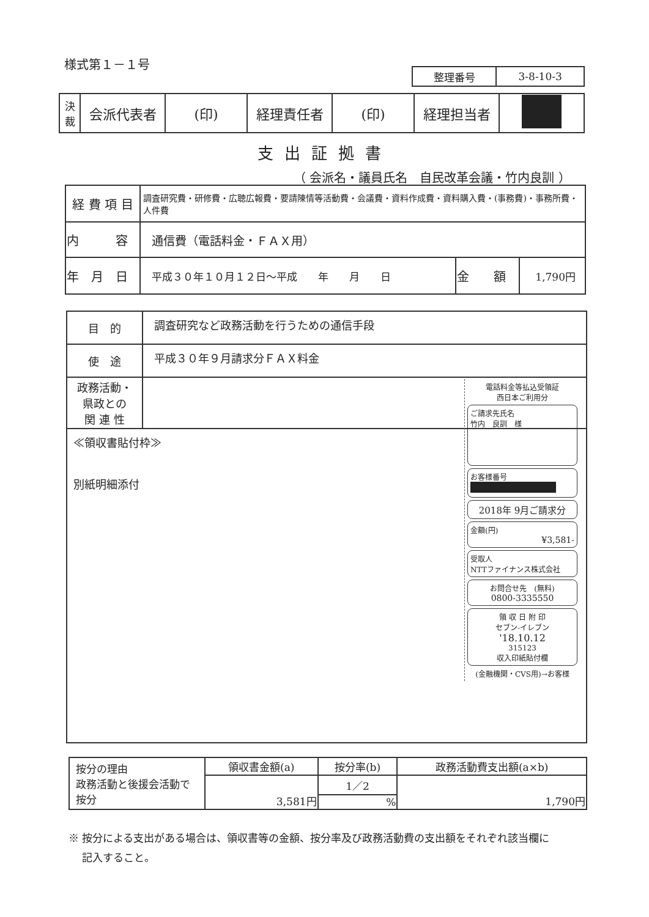様式第１－１号
| 整理番号 | 3-8-10-3 |
| 決 裁 | 会派代表者 | (印) | 経理責任者 | (印) | 経理担当者 | |
支出証拠書
（ 会派名・議員氏名　自民改革会議・竹内良訓 ）
| 経 費 項 目 | 調査研究費・研修費・広聴広報費・要請陳情等活動費・会議費・資料作成費・資料購入費・(事務費)・事務所費・人件費 | | |
| 内 容 | 通信費（電話料金・ＦＡＸ用） | | |
| 年 月 日 | 平成３０年１０月１２日～平成 年 月 日 | 金 額 | 1,790円 |
| 目 的 | 調査研究など政務活動を行うための通信手段 |
| 使 途 | 平成３０年９月請求分ＦＡＸ料金 |
| 政務活動・ 県政との 関 連 性 | |
| ≪領収書貼付枠≫ 別紙明細添付 電話料金等払込受領証 西日本ご利用分 ご請求先氏名 竹内 良訓 様 お客様番号 2018年 9月ご請求分 金額(円) ¥3,581- 受取人 NTTファイナンス株式会社 お問合せ先 (無料) 0800-3335550 領 収 日 附 印 セブン-イレブン '18.10.12 315123 収入印紙貼付欄 (金融機関・CVS用)→お客様 | |
| 按分の理由 政務活動と後援会活動で按分 | 領収書金額(a) | 按分率(b) | 政務活動費支出額(a×b) |
| | 3,581円 | 1／2 | 1,790円 |
| | | % | |
※ 按分による支出がある場合は、領収書等の金額、按分率及び政務活動費の支出額をそれぞれ該当欄に
　 記入すること。